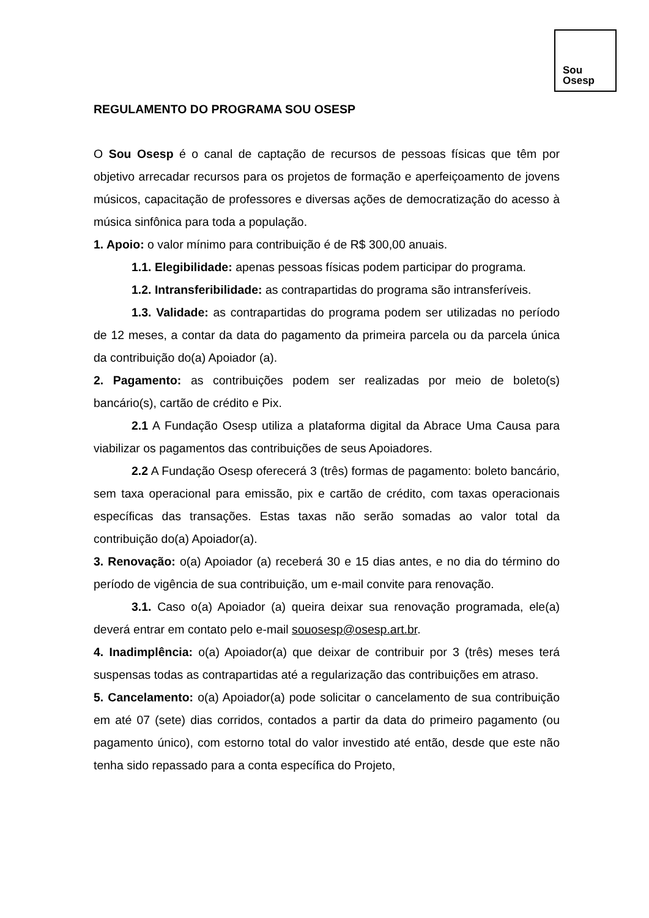Sou
Osesp
REGULAMENTO DO PROGRAMA SOU OSESP
O Sou Osesp é o canal de captação de recursos de pessoas físicas que têm por objetivo arrecadar recursos para os projetos de formação e aperfeiçoamento de jovens músicos, capacitação de professores e diversas ações de democratização do acesso à música sinfônica para toda a população.
1. Apoio: o valor mínimo para contribuição é de R$ 300,00 anuais.
1.1. Elegibilidade: apenas pessoas físicas podem participar do programa.
1.2. Intransferibilidade: as contrapartidas do programa são intransferíveis.
1.3. Validade: as contrapartidas do programa podem ser utilizadas no período de 12 meses, a contar da data do pagamento da primeira parcela ou da parcela única da contribuição do(a) Apoiador (a).
2. Pagamento: as contribuições podem ser realizadas por meio de boleto(s) bancário(s), cartão de crédito e Pix.
2.1 A Fundação Osesp utiliza a plataforma digital da Abrace Uma Causa para viabilizar os pagamentos das contribuições de seus Apoiadores.
2.2 A Fundação Osesp oferecerá 3 (três) formas de pagamento: boleto bancário, sem taxa operacional para emissão, pix e cartão de crédito, com taxas operacionais específicas das transações. Estas taxas não serão somadas ao valor total da contribuição do(a) Apoiador(a).
3. Renovação: o(a) Apoiador (a) receberá 30 e 15 dias antes, e no dia do término do período de vigência de sua contribuição, um e-mail convite para renovação.
3.1. Caso o(a) Apoiador (a) queira deixar sua renovação programada, ele(a) deverá entrar em contato pelo e-mail souosesp@osesp.art.br.
4. Inadimplência: o(a) Apoiador(a) que deixar de contribuir por 3 (três) meses terá suspensas todas as contrapartidas até a regularização das contribuições em atraso.
5. Cancelamento: o(a) Apoiador(a) pode solicitar o cancelamento de sua contribuição em até 07 (sete) dias corridos, contados a partir da data do primeiro pagamento (ou pagamento único), com estorno total do valor investido até então, desde que este não tenha sido repassado para a conta específica do Projeto,